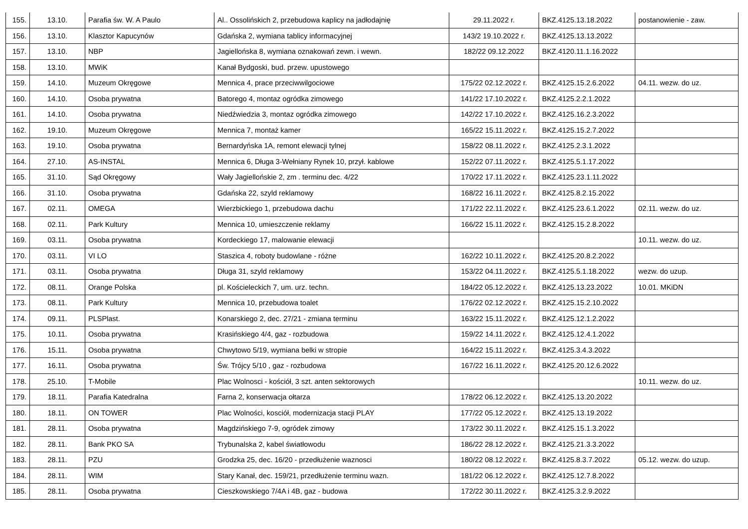| 155. | 13.10. | Parafia św. W. A Paulo | Al.. Ossolińskich 2, przebudowa kaplicy na jadłodajnię | 29.11.2022 r. | BKZ.4125.13.18.2022 | postanowienie - zaw. |
| 156. | 13.10. | Klasztor Kapucynów | Gdańska 2, wymiana tablicy informacyjnej | 143/2 19.10.2022 r. | BKZ.4125.13.13.2022 | |
| 157. | 13.10. | NBP | Jagiellońska 8, wymiana oznakowań zewn. i wewn. | 182/22 09.12.2022 | BKZ.4120.11.1.16.2022 | |
| 158. | 13.10. | MWiK | Kanał Bydgoski, bud. przew. upustowego | | | |
| 159. | 14.10. | Muzeum Okręgowe | Mennica 4, prace przeciwwilgociowe | 175/22 02.12.2022 r. | BKZ.4125.15.2.6.2022 | 04.11. wezw. do uz. |
| 160. | 14.10. | Osoba prywatna | Batorego 4, montaz ogródka zimowego | 141/22 17.10.2022 r. | BKZ.4125.2.2.1.2022 | |
| 161. | 14.10. | Osoba prywatna | Niedźwiedzia 3, montaz ogródka zimowego | 142/22 17.10.2022 r. | BKZ.4125.16.2.3.2022 | |
| 162. | 19.10. | Muzeum Okręgowe | Mennica 7, montaż kamer | 165/22 15.11.2022 r. | BKZ.4125.15.2.7.2022 | |
| 163. | 19.10. | Osoba prywatna | Bernardyńska 1A, remont elewacji tylnej | 158/22 08.11.2022 r. | BKZ.4125.2.3.1.2022 | |
| 164. | 27.10. | AS-INSTAL | Mennica 6, Długa 3-Wełniany Rynek 10, przył. kablowe | 152/22 07.11.2022 r. | BKZ.4125.5.1.17.2022 | |
| 165. | 31.10. | Sąd Okręgowy | Wały Jagiellońskie 2, zm . terminu dec. 4/22 | 170/22 17.11.2022 r. | BKZ.4125.23.1.11.2022 | |
| 166. | 31.10. | Osoba prywatna | Gdańska 22, szyld reklamowy | 168/22 16.11.2022 r. | BKZ.4125.8.2.15.2022 | |
| 167. | 02.11. | OMEGA | Wierzbickiego 1, przebudowa dachu | 171/22 22.11.2022 r. | BKZ.4125.23.6.1.2022 | 02.11. wezw. do uz. |
| 168. | 02.11. | Park Kultury | Mennica 10, umieszczenie reklamy | 166/22 15.11.2022 r. | BKZ.4125.15.2.8.2022 | |
| 169. | 03.11. | Osoba prywatna | Kordeckiego 17, malowanie elewacji | | | 10.11. wezw. do uz. |
| 170. | 03.11. | VI LO | Staszica 4, roboty budowlane - różne | 162/22 10.11.2022 r. | BKZ.4125.20.8.2.2022 | |
| 171. | 03.11. | Osoba prywatna | Długa 31, szyld reklamowy | 153/22 04.11.2022 r. | BKZ.4125.5.1.18.2022 | wezw. do uzup. |
| 172. | 08.11. | Orange Polska | pl. Kościeleckich 7, um. urz. techn. | 184/22 05.12.2022 r. | BKZ.4125.13.23.2022 | 10.01. MKiDN |
| 173. | 08.11. | Park Kultury | Mennica 10, przebudowa toalet | 176/22 02.12.2022 r. | BKZ.4125.15.2.10.2022 | |
| 174. | 09.11. | PLSPlast. | Konarskiego 2, dec. 27/21 - zmiana terminu | 163/22 15.11.2022 r. | BKZ.4125.12.1.2.2022 | |
| 175. | 10.11. | Osoba prywatna | Krasińskiego 4/4, gaz - rozbudowa | 159/22 14.11.2022 r. | BKZ.4125.12.4.1.2022 | |
| 176. | 15.11. | Osoba prywatna | Chwytowo 5/19, wymiana belki w stropie | 164/22 15.11.2022 r. | BKZ.4125.3.4.3.2022 | |
| 177. | 16.11. | Osoba prywatna | Św. Trójcy 5/10 , gaz - rozbudowa | 167/22 16.11.2022 r. | BKZ.4125.20.12.6.2022 | |
| 178. | 25.10. | T-Mobile | Plac Wolnosci - kościół, 3 szt. anten sektorowych | | | 10.11. wezw. do uz. |
| 179. | 18.11. | Parafia Katedralna | Farna 2, konserwacja ołtarza | 178/22 06.12.2022 r. | BKZ.4125.13.20.2022 | |
| 180. | 18.11. | ON TOWER | Plac Wolności, kosciół, modernizacja stacji PLAY | 177/22 05.12.2022 r. | BKZ.4125.13.19.2022 | |
| 181. | 28.11. | Osoba prywatna | Magdzińskiego 7-9, ogródek zimowy | 173/22 30.11.2022 r. | BKZ.4125.15.1.3.2022 | |
| 182. | 28.11. | Bank PKO SA | Trybunalska 2, kabel światłowodu | 186/22 28.12.2022 r. | BKZ.4125.21.3.3.2022 | |
| 183. | 28.11. | PZU | Grodzka 25, dec. 16/20 - przedłużenie waznosci | 180/22 08.12.2022 r. | BKZ.4125.8.3.7.2022 | 05.12. wezw. do uzup. |
| 184. | 28.11. | WIM | Stary Kanał, dec. 159/21, przedłużenie terminu wazn. | 181/22 06.12.2022 r. | BKZ.4125.12.7.8.2022 | |
| 185. | 28.11. | Osoba prywatna | Cieszkowskiego 7/4A i 4B, gaz - budowa | 172/22 30.11.2022 r. | BKZ.4125.3.2.9.2022 | |